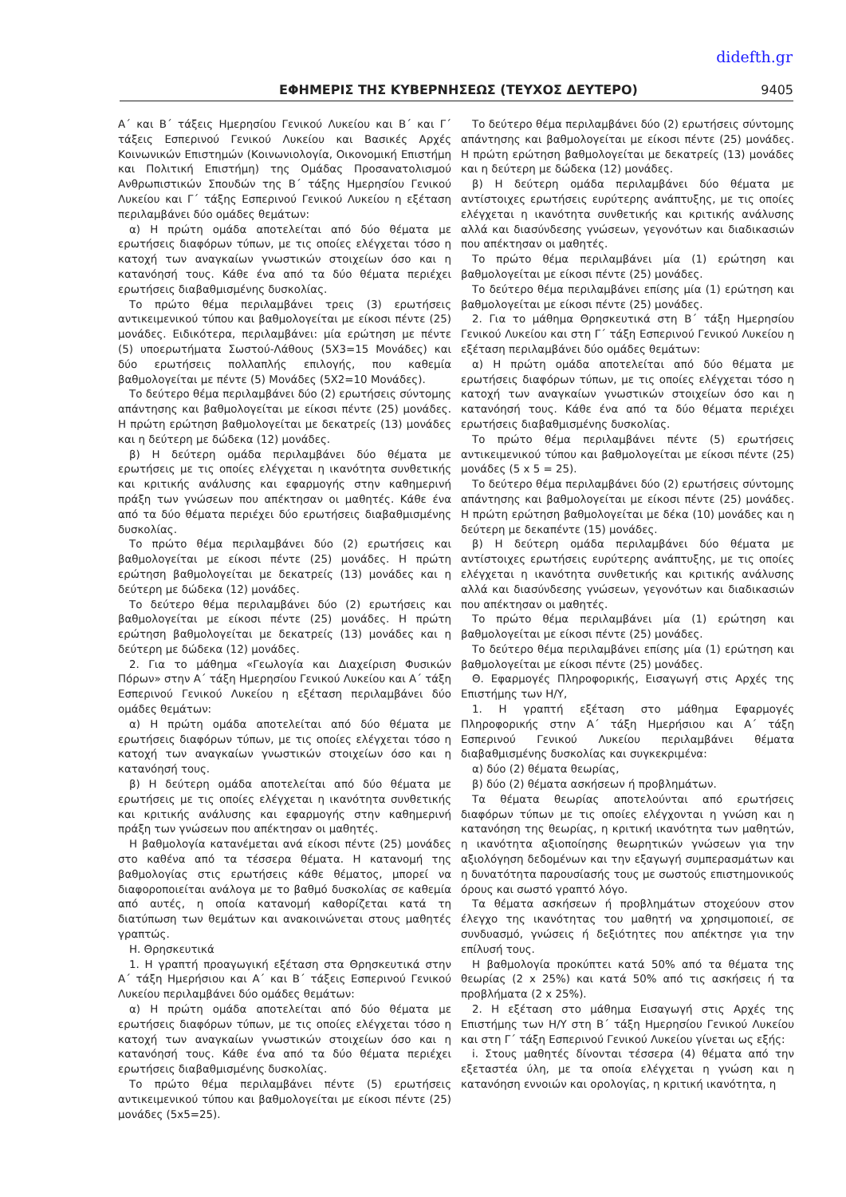didefth.gr
ΕΦΗΜΕΡΙΣ ΤΗΣ ΚΥΒΕΡΝΗΣΕΩΣ (ΤΕΥΧΟΣ ΔΕΥΤΕΡΟ) 9405
Α΄ και Β΄ τάξεις Ημερησίου Γενικού Λυκείου και Β΄ και Γ΄ τάξεις Εσπερινού Γενικού Λυκείου και Βασικές Αρχές Κοινωνικών Επιστημών (Κοινωνιολογία, Οικονομική Επιστήμη και Πολιτική Επιστήμη) της Ομάδας Προσανατολισμού Ανθρωπιστικών Σπουδών της Β΄ τάξης Ημερησίου Γενικού Λυκείου και Γ΄ τάξης Εσπερινού Γενικού Λυκείου η εξέταση περιλαμβάνει δύο ομάδες θεμάτων:
α) Η πρώτη ομάδα αποτελείται από δύο θέματα με ερωτήσεις διαφόρων τύπων, με τις οποίες ελέγχεται τόσο η κατοχή των αναγκαίων γνωστικών στοιχείων όσο και η κατανόησή τους. Κάθε ένα από τα δύο θέματα περιέχει ερωτήσεις διαβαθμισμένης δυσκολίας.
Το πρώτο θέμα περιλαμβάνει τρεις (3) ερωτήσεις αντικειμενικού τύπου και βαθμολογείται με είκοσι πέντε (25) μονάδες. Ειδικότερα, περιλαμβάνει: μία ερώτηση με πέντε (5) υποερωτήματα Σωστού-Λάθους (5Χ3=15 Μονάδες) και δύο ερωτήσεις πολλαπλής επιλογής, που καθεμία βαθμολογείται με πέντε (5) Μονάδες (5Χ2=10 Μονάδες).
Το δεύτερο θέμα περιλαμβάνει δύο (2) ερωτήσεις σύντομης απάντησης και βαθμολογείται με είκοσι πέντε (25) μονάδες. Η πρώτη ερώτηση βαθμολογείται με δεκατρείς (13) μονάδες και η δεύτερη με δώδεκα (12) μονάδες.
β) Η δεύτερη ομάδα περιλαμβάνει δύο θέματα με ερωτήσεις με τις οποίες ελέγχεται η ικανότητα συνθετικής και κριτικής ανάλυσης και εφαρμογής στην καθημερινή πράξη των γνώσεων που απέκτησαν οι μαθητές. Κάθε ένα από τα δύο θέματα περιέχει δύο ερωτήσεις διαβαθμισμένης δυσκολίας.
Το πρώτο θέμα περιλαμβάνει δύο (2) ερωτήσεις και βαθμολογείται με είκοσι πέντε (25) μονάδες. Η πρώτη ερώτηση βαθμολογείται με δεκατρείς (13) μονάδες και η δεύτερη με δώδεκα (12) μονάδες.
Το δεύτερο θέμα περιλαμβάνει δύο (2) ερωτήσεις και βαθμολογείται με είκοσι πέντε (25) μονάδες. Η πρώτη ερώτηση βαθμολογείται με δεκατρείς (13) μονάδες και η δεύτερη με δώδεκα (12) μονάδες.
2. Για το μάθημα «Γεωλογία και Διαχείριση Φυσικών Πόρων» στην Α΄ τάξη Ημερησίου Γενικού Λυκείου και Α΄ τάξη Εσπερινού Γενικού Λυκείου η εξέταση περιλαμβάνει δύο ομάδες θεμάτων:
α) Η πρώτη ομάδα αποτελείται από δύο θέματα με ερωτήσεις διαφόρων τύπων, με τις οποίες ελέγχεται τόσο η κατοχή των αναγκαίων γνωστικών στοιχείων όσο και η κατανόησή τους.
β) Η δεύτερη ομάδα αποτελείται από δύο θέματα με ερωτήσεις με τις οποίες ελέγχεται η ικανότητα συνθετικής και κριτικής ανάλυσης και εφαρμογής στην καθημερινή πράξη των γνώσεων που απέκτησαν οι μαθητές.
Η βαθμολογία κατανέμεται ανά είκοσι πέντε (25) μονάδες στο καθένα από τα τέσσερα θέματα. Η κατανομή της βαθμολογίας στις ερωτήσεις κάθε θέματος, μπορεί να διαφοροποιείται ανάλογα με το βαθμό δυσκολίας σε καθεμία από αυτές, η οποία κατανομή καθορίζεται κατά τη διατύπωση των θεμάτων και ανακοινώνεται στους μαθητές γραπτώς.
Η. Θρησκευτικά
1. Η γραπτή προαγωγική εξέταση στα Θρησκευτικά στην Α΄ τάξη Ημερήσιου και Α΄ και Β΄ τάξεις Εσπερινού Γενικού Λυκείου περιλαμβάνει δύο ομάδες θεμάτων:
α) Η πρώτη ομάδα αποτελείται από δύο θέματα με ερωτήσεις διαφόρων τύπων, με τις οποίες ελέγχεται τόσο η κατοχή των αναγκαίων γνωστικών στοιχείων όσο και η κατανόησή τους. Κάθε ένα από τα δύο θέματα περιέχει ερωτήσεις διαβαθμισμένης δυσκολίας.
Το πρώτο θέμα περιλαμβάνει πέντε (5) ερωτήσεις αντικειμενικού τύπου και βαθμολογείται με είκοσι πέντε (25) μονάδες (5x5=25).
Το δεύτερο θέμα περιλαμβάνει δύο (2) ερωτήσεις σύντομης απάντησης και βαθμολογείται με είκοσι πέντε (25) μονάδες. Η πρώτη ερώτηση βαθμολογείται με δεκατρείς (13) μονάδες και η δεύτερη με δώδεκα (12) μονάδες.
β) Η δεύτερη ομάδα περιλαμβάνει δύο θέματα με αντίστοιχες ερωτήσεις ευρύτερης ανάπτυξης, με τις οποίες ελέγχεται η ικανότητα συνθετικής και κριτικής ανάλυσης αλλά και διασύνδεσης γνώσεων, γεγονότων και διαδικασιών που απέκτησαν οι μαθητές.
Το πρώτο θέμα περιλαμβάνει μία (1) ερώτηση και βαθμολογείται με είκοσι πέντε (25) μονάδες.
Το δεύτερο θέμα περιλαμβάνει επίσης μία (1) ερώτηση και βαθμολογείται με είκοσι πέντε (25) μονάδες.
2. Για το μάθημα Θρησκευτικά στη Β΄ τάξη Ημερησίου Γενικού Λυκείου και στη Γ΄ τάξη Εσπερινού Γενικού Λυκείου η εξέταση περιλαμβάνει δύο ομάδες θεμάτων:
α) Η πρώτη ομάδα αποτελείται από δύο θέματα με ερωτήσεις διαφόρων τύπων, με τις οποίες ελέγχεται τόσο η κατοχή των αναγκαίων γνωστικών στοιχείων όσο και η κατανόησή τους. Κάθε ένα από τα δύο θέματα περιέχει ερωτήσεις διαβαθμισμένης δυσκολίας.
Το πρώτο θέμα περιλαμβάνει πέντε (5) ερωτήσεις αντικειμενικού τύπου και βαθμολογείται με είκοσι πέντε (25) μονάδες (5 x 5 = 25).
Το δεύτερο θέμα περιλαμβάνει δύο (2) ερωτήσεις σύντομης απάντησης και βαθμολογείται με είκοσι πέντε (25) μονάδες. Η πρώτη ερώτηση βαθμολογείται με δέκα (10) μονάδες και η δεύτερη με δεκαπέντε (15) μονάδες.
β) Η δεύτερη ομάδα περιλαμβάνει δύο θέματα με αντίστοιχες ερωτήσεις ευρύτερης ανάπτυξης, με τις οποίες ελέγχεται η ικανότητα συνθετικής και κριτικής ανάλυσης αλλά και διασύνδεσης γνώσεων, γεγονότων και διαδικασιών που απέκτησαν οι μαθητές.
Το πρώτο θέμα περιλαμβάνει μία (1) ερώτηση και βαθμολογείται με είκοσι πέντε (25) μονάδες.
Το δεύτερο θέμα περιλαμβάνει επίσης μία (1) ερώτηση και βαθμολογείται με είκοσι πέντε (25) μονάδες.
Θ. Εφαρμογές Πληροφορικής, Εισαγωγή στις Αρχές της Επιστήμης των Η/Υ,
1. Η γραπτή εξέταση στο μάθημα Εφαρμογές Πληροφορικής στην Α΄ τάξη Ημερήσιου και Α΄ τάξη Εσπερινού Γενικού Λυκείου περιλαμβάνει θέματα διαβαθμισμένης δυσκολίας και συγκεκριμένα:
α) δύο (2) θέματα θεωρίας,
β) δύο (2) θέματα ασκήσεων ή προβλημάτων.
Τα θέματα θεωρίας αποτελούνται από ερωτήσεις διαφόρων τύπων με τις οποίες ελέγχονται η γνώση και η κατανόηση της θεωρίας, η κριτική ικανότητα των μαθητών, η ικανότητα αξιοποίησης θεωρητικών γνώσεων για την αξιολόγηση δεδομένων και την εξαγωγή συμπερασμάτων και η δυνατότητα παρουσίασής τους με σωστούς επιστημονικούς όρους και σωστό γραπτό λόγο.
Τα θέματα ασκήσεων ή προβλημάτων στοχεύουν στον έλεγχο της ικανότητας του μαθητή να χρησιμοποιεί, σε συνδυασμό, γνώσεις ή δεξιότητες που απέκτησε για την επίλυσή τους.
Η βαθμολογία προκύπτει κατά 50% από τα θέματα της θεωρίας (2 x 25%) και κατά 50% από τις ασκήσεις ή τα προβλήματα (2 x 25%).
2. Η εξέταση στο μάθημα Εισαγωγή στις Αρχές της Επιστήμης των Η/Υ στη Β΄ τάξη Ημερησίου Γενικού Λυκείου και στη Γ΄ τάξη Εσπερινού Γενικού Λυκείου γίνεται ως εξής:
i. Στους μαθητές δίνονται τέσσερα (4) θέματα από την εξεταστέα ύλη, με τα οποία ελέγχεται η γνώση και η κατανόηση εννοιών και ορολογίας, η κριτική ικανότητα, η